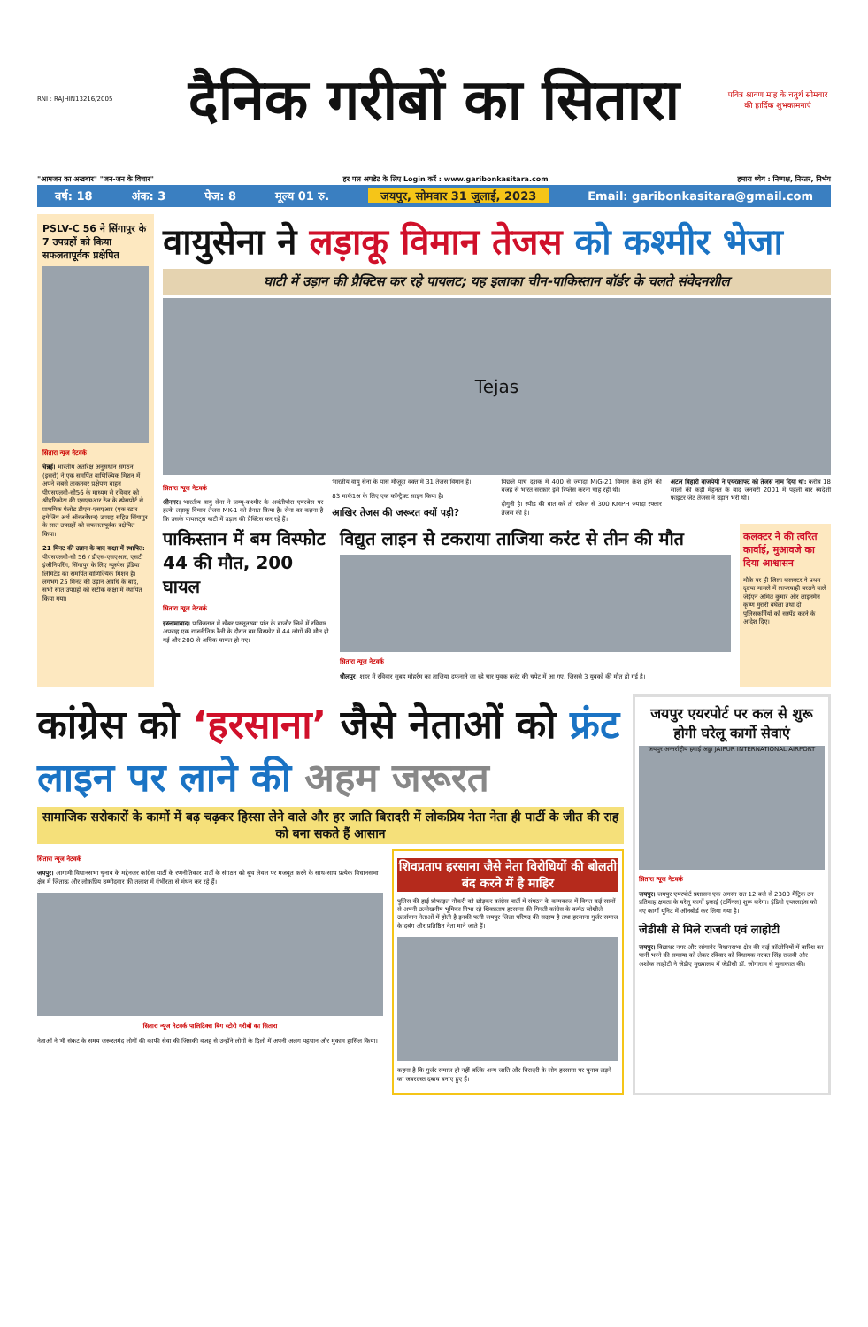RNI : RAJHIN13216/2005
दैनिक गरीबों का सितारा
पवित्र श्रावण माह के चतुर्थ सोमवार की हार्दिक शुभकामनाएं
"आमजन का अखबार" "जन-जन के विचार" हर पल अपडेट के लिए Login करें : www.garibonkasitara.com हमारा ध्येय : निष्पक्ष, निरंतर, निर्भय
वर्ष: 18 अंक: 3 पेज: 8 मूल्य 01 रु. जयपुर, सोमवार 31 जुलाई, 2023 Email: garibonkasitara@gmail.com
PSLV-C 56 ने सिंगापुर के 7 उपग्रहों को किया सफलतापूर्वक प्रक्षेपित
सितारा न्यूज नेटवर्क
चेन्नई। भारतीय अंतरिक्ष अनुसंधान संगठन (इसरो) ने एक समर्पित वाणिज्यिक मिशन में अपने सबसे ताकतवर प्रक्षेपण वाहन पीएसएलवी-सी56 के माध्यम से रविवार को श्रीहरिकोटा की एसएचआर रेंज के स्पेसपोर्ट से प्राथमिक पेलोड डीएस-एसएआर (एक रडार इमेजिंग अर्थ ऑब्जर्वेशन) उपग्रह सहित सिंगापुर के सात उपग्रहों को सफलतापूर्वक प्रक्षेपित किया।
21 मिनट की उड़ान के बाद कक्षा में स्थापित: पीएसएलवी-सी 56 / डीएस-एसएआर, एसटी इंजीनियरिंग, सिंगापुर के लिए न्यूस्पेस इंडिया लिमिटेड का समर्पित वाणिज्यिक मिशन है। लगभग 25 मिनट की उड़ान अवधि के बाद, सभी सात उपग्रहों को सटीक कक्षा में स्थापित किया गया।
वायुसेना ने लड़ाकू विमान तेजस को कश्मीर भेजा
घाटी में उड़ान की प्रैक्टिस कर रहे पायलट; यह इलाका चीन-पाकिस्तान बॉर्डर के चलते संवेदनशील
Tejas
सितारा न्यूज नेटवर्क
श्रीनगर। भारतीय वायु सेना ने जम्मू-कश्मीर के अवंतीपोरा एयरबेस पर हल्के लड़ाकू विमान तेजस MK-1 को तैनात किया है। सेना का कहना है कि उसके पायलट्स घाटी में उड़ान की प्रैक्टिस कर रहे हैं।
भारतीय वायु सेना के पास मौजूदा वक्त में 31 तेजस विमान हैं।
83 मार्क1अ के लिए एक कॉन्ट्रैक्ट साइन किया है।
आखिर तेजस की जरूरत क्यों पड़ी?
पिछले पांच दशक में 400 से ज्यादा MiG-21 विमान क्रैश होने की वजह से भारत सरकार इसे रिप्लेस करना चाह रही थी।
दोगुनी है। स्पीड की बात करें तो राफेल से 300 KMPH ज्यादा रफ्तार तेजस की है।
अटल बिहारी वाजपेयी ने एयरक्राफ्ट को तेजस नाम दिया था: करीब 18 सालों की कड़ी मेहनत के बाद जनवरी 2001 में पहली बार स्वदेशी फाइटर जेट तेजस ने उड़ान भरी थी।
पाकिस्तान में बम विस्फोट 44 की मौत, 200 घायल
सितारा न्यूज नेटवर्क
इस्लामाबाद। पाकिस्तान में खैबर पख्तूनख्वा प्रांत के बाजौर जिले में रविवार अपराह्न एक राजनीतिक रैली के दौरान बम विस्फोट में 44 लोगों की मौत हो गई और 200 से अधिक घायल हो गए।
विद्युत लाइन से टकराया ताजिया करंट से तीन की मौत
सितारा न्यूज नेटवर्क
धौलपुर। शहर में रविवार सुबह मोहर्रम का ताजिया दफनाने जा रहे चार युवक करंट की चपेट में आ गए, जिससे 3 युवकों की मौत हो गई है।
कलक्टर ने की त्वरित कार्वाई, मुआवजे का दिया आश्वासन
मौके पर ही जिला कलक्टर ने प्रथम दृष्टया मामले में लापरवाही बरतने वाले जेईएन अमित कुमार और लाइनमैन कृष्ण मुरारी बघेला तथा दो पुलिसकर्मियों को सस्पेंड करने के आदेश दिए।
कांग्रेस को ‘हरसाना’ जैसे नेताओं को फ्रंट लाइन पर लाने की अहम जरूरत
सामाजिक सरोकारों के कामों में बढ़ चढ़कर हिस्सा लेने वाले और हर जाति बिरादरी में लोकप्रिय नेता नेता ही पार्टी के जीत की राह को बना सकते हैं आसान
सितारा न्यूज नेटवर्क
जयपुर। आगामी विधानसभा चुनाव के मद्देनजर कांग्रेस पार्टी के रणनीतिकार पार्टी के संगठन को बूथ लेवल पर मजबूत करने के साथ-साथ प्रत्येक विधानसभा क्षेत्र में जिताऊ और लोकप्रिय उम्मीदवार की तलाश में गंभीरता से मंथन कर रहे हैं।
सितारा न्यूज नेटवर्क पालिटिक्स बिग स्टोरी गरीबों का सितारा
नेताओं ने भी संकट के समय जरूरतमंद लोगों की काफी सेवा की जिसकी वजह से उन्होंने लोगों के दिलों में अपनी अलग पहचान और मुकाम हासिल किया।
शिवप्रताप हरसाना जैसे नेता विरोधियों की बोलती बंद करने में है माहिर
पुलिस की हाई प्रोफाइल नौकरी को छोड़कर कांग्रेस पार्टी में संगठन के कामकाज में विगत कई सालों से अपनी उल्लेखनीय भूमिका निभा रहे शिवप्रताप हरसाना की गिनती कांग्रेस के कर्मठ जोशीले ऊर्जावान नेताओं में होती है इनकी पत्नी जयपुर जिला परिषद की सदस्य है तथा हरसाना गुर्जर समाज के दबंग और प्रतिष्ठित नेता माने जाते हैं।
कहना है कि गुर्जर समाज ही नहीं बल्कि अन्य जाति और बिरादरी के लोग हरसाना पर चुनाव लड़ने का जबरदस्त दबाव बनाए हुए हैं।
जयपुर एयरपोर्ट पर कल से शुरू होगी घरेलू कार्गो सेवाएं
जयपुर अन्तर्राष्ट्रीय हवाई अड्डा JAIPUR INTERNATIONAL AIRPORT
सितारा न्यूज नेटवर्क
जयपुर। जयपुर एयरपोर्ट प्रशासन एक अगस्त रात 12 बजे से 2300 मैट्रिक टन प्रतिमाह क्षमता के घरेलू कार्गो इकाई (टर्मिनल) शुरू करेगा। इंडिगो एयरलाइंस को नए कार्गो यूनिट में ऑनबोर्ड कर लिया गया है।
जेडीसी से मिले राजवी एवं लाहोटी
जयपुर। विद्याधर नगर और सांगानेर विधानसभा क्षेत्र की कई कॉलोनियों में बारिश का पानी भरने की समस्या को लेकर रविवार को विधायक नरपत सिंह राजवी और अशोक लाहोटी ने जेडीए मुख्यालय में जेडीसी डॉ. जोगाराम से मुलाकात की।